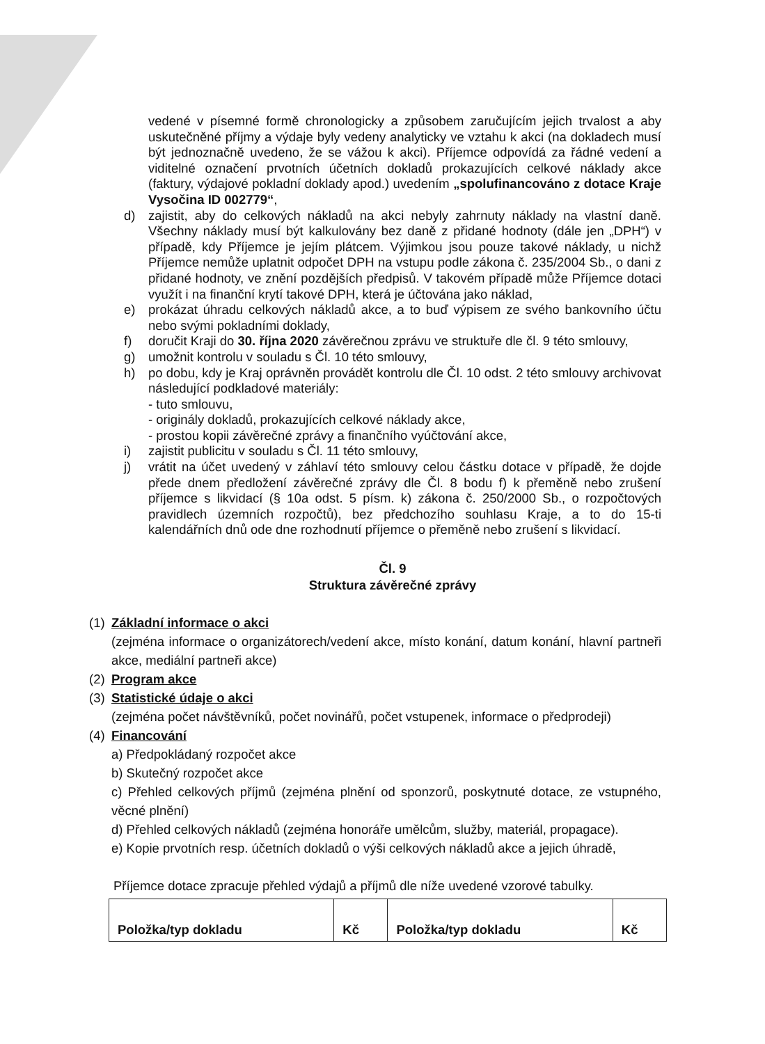vedené v písemné formě chronologicky a způsobem zaručujícím jejich trvalost a aby uskutečněné příjmy a výdaje byly vedeny analyticky ve vztahu k akci (na dokladech musí být jednoznačně uvedeno, že se vážou k akci). Příjemce odpovídá za řádné vedení a viditelné označení prvotních účetních dokladů prokazujících celkové náklady akce (faktury, výdajové pokladní doklady apod.) uvedením „spolufinancováno z dotace Kraje Vysočina ID 002779“,
d) zajistit, aby do celkových nákladů na akci nebyly zahrnuty náklady na vlastní daně. Všechny náklady musí být kalkulovány bez daně z přidané hodnoty (dále jen „DPH“) v případě, kdy Příjemce je jejím plátcem. Výjimkou jsou pouze takové náklady, u nichž Příjemce nemůže uplatnit odpočet DPH na vstupu podle zákona č. 235/2004 Sb., o dani z přidané hodnoty, ve znění pozdějších předpisů. V takovém případě může Příjemce dotaci využít i na finanční krytí takové DPH, která je účtována jako náklad,
e) prokázat úhradu celkových nákladů akce, a to buď výpisem ze svého bankovního účtu nebo svými pokladními doklady,
f) doručit Kraji do 30. října 2020 závěrečnou zprávu ve struktuře dle čl. 9 této smlouvy,
g) umožnit kontrolu v souladu s Čl. 10 této smlouvy,
h) po dobu, kdy je Kraj oprávněn provádět kontrolu dle Čl. 10 odst. 2 této smlouvy archivovat následující podkladové materiály:
- tuto smlouvu,
- originály dokladů, prokazujících celkové náklady akce,
- prostou kopii závěrečné zprávy a finančního vyúčtování akce,
i) zajistit publicitu v souladu s Čl. 11 této smlouvy,
j) vrátit na účet uvedený v záhlaví této smlouvy celou částku dotace v případě, že dojde přede dnem předložení závěrečné zprávy dle Čl. 8 bodu f) k přeměně nebo zrušení příjemce s likvidací (§ 10a odst. 5 písm. k) zákona č. 250/2000 Sb., o rozpočtových pravidlech územních rozpočtů), bez předchozího souhlasu Kraje, a to do 15-ti kalendářních dnů ode dne rozhodnutí příjemce o přeměně nebo zrušení s likvidací.
Čl. 9
Struktura závěrečné zprávy
(1) Základní informace o akci
(zejména informace o organizátorech/vedení akce, místo konání, datum konání, hlavní partneři akce, mediální partneři akce)
(2) Program akce
(3) Statistické údaje o akci
(zejména počet návštěvníků, počet novinářů, počet vstupenek, informace o předprodeji)
(4) Financování
a) Předpokládaný rozpočet akce
b) Skutečný rozpočet akce
c) Přehled celkových příjmů (zejména plnění od sponzorů, poskytnuté dotace, ze vstupného, věcné plnění)
d) Přehled celkových nákladů (zejména honoráře umělcům, služby, materiál, propagace).
e) Kopie prvotních resp. účetních dokladů o výši celkových nákladů akce a jejich úhradě,
Příjemce dotace zpracuje přehled výdajů a příjmů dle níže uvedené vzorové tabulky.
| Položka/typ dokladu | Kč | Položka/typ dokladu | Kč |
| --- | --- | --- | --- |